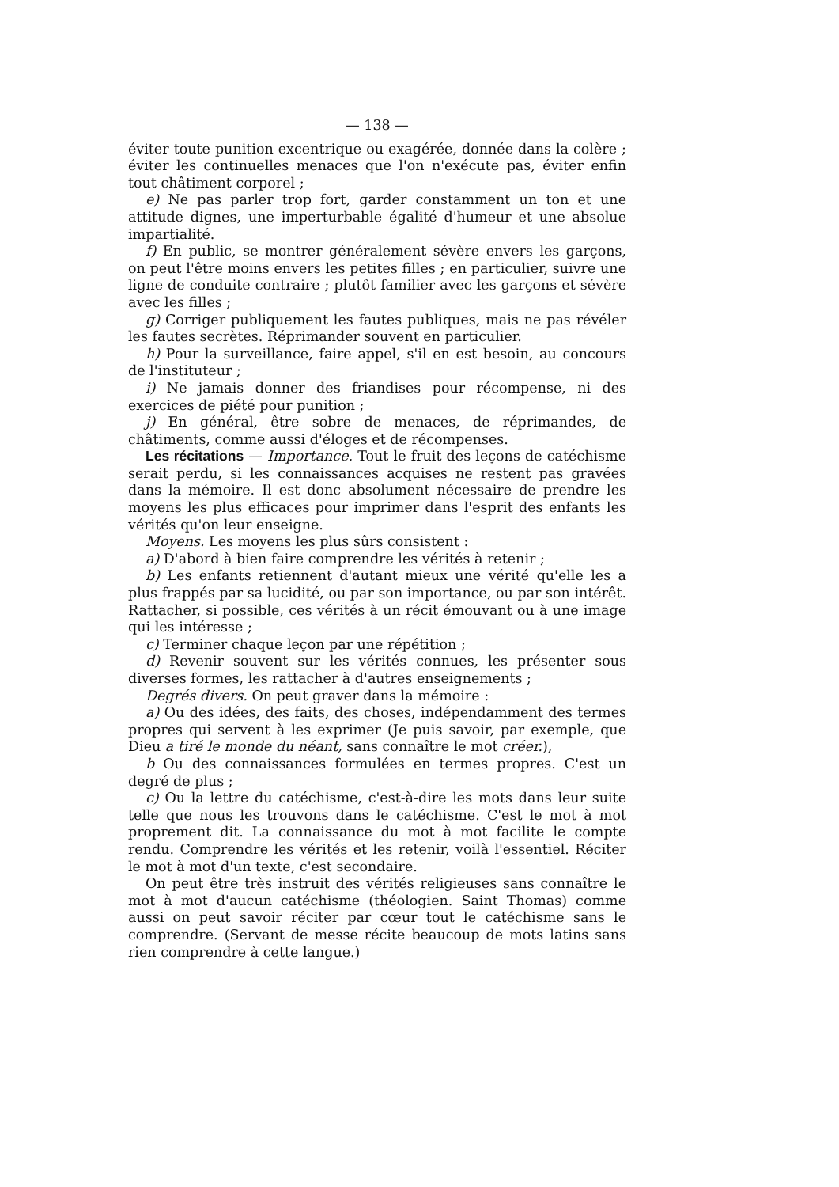— 138 —
éviter toute punition excentrique ou exagérée, donnée dans la colère ; éviter les continuelles menaces que l'on n'exécute pas, éviter enfin tout châtiment corporel ;
e) Ne pas parler trop fort, garder constamment un ton et une attitude dignes, une imperturbable égalité d'humeur et une absolue impartialité.
f) En public, se montrer généralement sévère envers les garçons, on peut l'être moins envers les petites filles ; en particulier, suivre une ligne de conduite contraire ; plutôt familier avec les garçons et sévère avec les filles ;
g) Corriger publiquement les fautes publiques, mais ne pas révéler les fautes secrètes. Réprimander souvent en particulier.
h) Pour la surveillance, faire appel, s'il en est besoin, au concours de l'instituteur ;
i) Ne jamais donner des friandises pour récompense, ni des exercices de piété pour punition ;
j) En général, être sobre de menaces, de réprimandes, de châtiments, comme aussi d'éloges et de récompenses.
Les récitations — Importance. Tout le fruit des leçons de catéchisme serait perdu, si les connaissances acquises ne restent pas gravées dans la mémoire. Il est donc absolument nécessaire de prendre les moyens les plus efficaces pour imprimer dans l'esprit des enfants les vérités qu'on leur enseigne.
Moyens. Les moyens les plus sûrs consistent :
a) D'abord à bien faire comprendre les vérités à retenir ;
b) Les enfants retiennent d'autant mieux une vérité qu'elle les a plus frappés par sa lucidité, ou par son importance, ou par son intérêt. Rattacher, si possible, ces vérités à un récit émouvant ou à une image qui les intéresse ;
c) Terminer chaque leçon par une répétition ;
d) Revenir souvent sur les vérités connues, les présenter sous diverses formes, les rattacher à d'autres enseignements ;
Degrés divers. On peut graver dans la mémoire :
a) Ou des idées, des faits, des choses, indépendamment des termes propres qui servent à les exprimer (Je puis savoir, par exemple, que Dieu a tiré le monde du néant, sans connaître le mot créer.),
b Ou des connaissances formulées en termes propres. C'est un degré de plus ;
c) Ou la lettre du catéchisme, c'est-à-dire les mots dans leur suite telle que nous les trouvons dans le catéchisme. C'est le mot à mot proprement dit. La connaissance du mot à mot facilite le compte rendu. Comprendre les vérités et les retenir, voilà l'essentiel. Réciter le mot à mot d'un texte, c'est secondaire.
On peut être très instruit des vérités religieuses sans connaître le mot à mot d'aucun catéchisme (théologien. Saint Thomas) comme aussi on peut savoir réciter par cœur tout le catéchisme sans le comprendre. (Servant de messe récite beaucoup de mots latins sans rien comprendre à cette langue.)